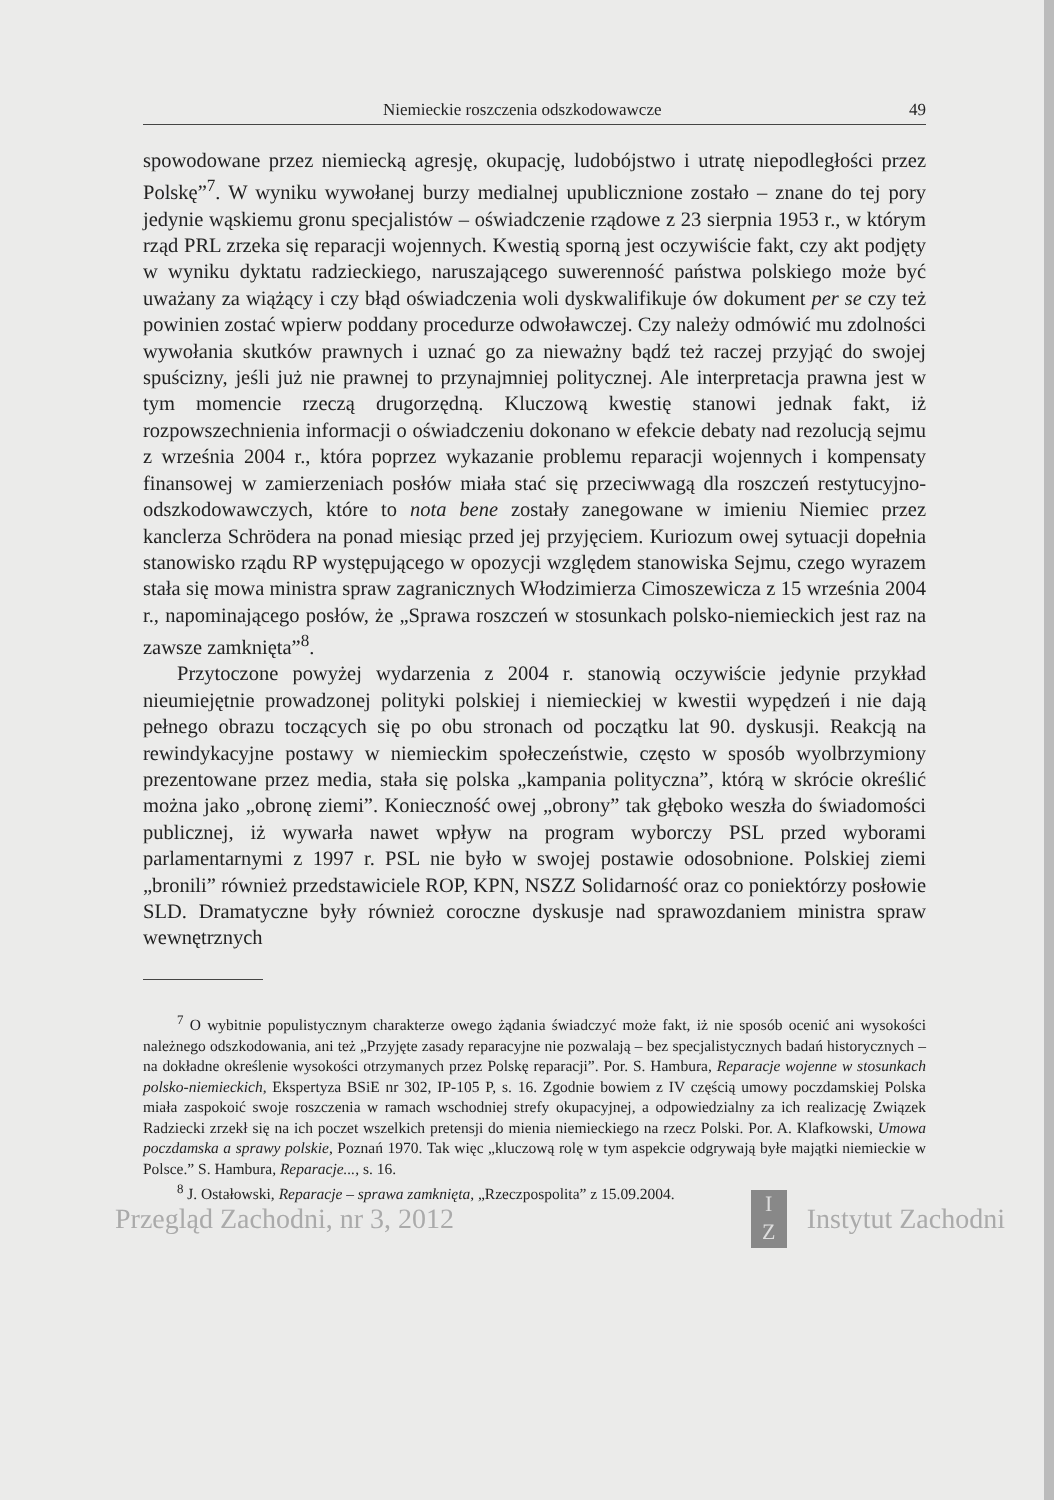Niemieckie roszczenia odszkodowawcze 49
spowodowane przez niemiecką agresję, okupację, ludobójstwo i utratę niepodległości przez Polskę”<sup>7</sup>. W wyniku wywołanej burzy medialnej upublicznione zostało – znane do tej pory jedynie wąskiemu gronu specjalistów – oświadczenie rządowe z 23 sierpnia 1953 r., w którym rząd PRL zrzeka się reparacji wojennych. Kwestią sporną jest oczywiście fakt, czy akt podjęty w wyniku dyktatu radzieckiego, naruszającego suwerenność państwa polskiego może być uważany za wiążący i czy błąd oświadczenia woli dyskwalifikuje ów dokument per se czy też powinien zostać wpierw poddany procedurze odwoławczej. Czy należy odmówić mu zdolności wywołania skutków prawnych i uznać go za nieważny bądź też raczej przyjąć do swojej spuścizny, jeśli już nie prawnej to przynajmniej politycznej. Ale interpretacja prawna jest w tym momencie rzeczą drugorzędną. Kluczową kwestię stanowi jednak fakt, iż rozpowszechnienia informacji o oświadczeniu dokonano w efekcie debaty nad rezolucją sejmu z września 2004 r., która poprzez wykazanie problemu reparacji wojennych i kompensaty finansowej w zamierzeniach posłów miała stać się przeciwwagą dla roszczeń restytucyjno-odszkodowawczych, które to nota bene zostały zanegowane w imieniu Niemiec przez kanclerza Schrödera na ponad miesiąc przed jej przyjęciem. Kuriozum owej sytuacji dopełnia stanowisko rządu RP występującego w opozycji względem stanowiska Sejmu, czego wyrazem stała się mowa ministra spraw zagranicznych Włodzimierza Cimoszewicza z 15 września 2004 r., napominającego posłów, że „Sprawa roszczeń w stosunkach polsko-niemieckich jest raz na zawsze zamknięta”<sup>8</sup>.
Przytoczone powyżej wydarzenia z 2004 r. stanowią oczywiście jedynie przykład nieumiejętnie prowadzonej polityki polskiej i niemieckiej w kwestii wypędzeń i nie dają pełnego obrazu toczących się po obu stronach od początku lat 90. dyskusji. Reakcją na rewindykacyjne postawy w niemieckim społeczeństwie, często w sposób wyolbrzymiony prezentowane przez media, stała się polska „kampania polityczna”, którą w skrócie określić można jako „obronę ziemi”. Konieczność owej „obrony” tak głęboko weszła do świadomości publicznej, iż wywarła nawet wpływ na program wyborczy PSL przed wyborami parlamentarnymi z 1997 r. PSL nie było w swojej postawie odosobnione. Polskiej ziemi „bronili” również przedstawiciele ROP, KPN, NSZZ Solidarność oraz co poniektórzy posłowie SLD. Dramatyczne były również coroczne dyskusje nad sprawozdaniem ministra spraw wewnętrznych
<sup>7</sup> O wybitnie populistycznym charakterze owego żądania świadczyć może fakt, iż nie sposób ocenić ani wysokości należnego odszkodowania, ani też „Przyjęte zasady reparacyjne nie pozwalają – bez specjalistycznych badań historycznych – na dokładne określenie wysokości otrzymanych przez Polskę reparacji”. Por. S. Hambura, Reparacje wojenne w stosunkach polsko-niemieckich, Ekspertyza BSiE nr 302, IP-105 P, s. 16. Zgodnie bowiem z IV częścią umowy poczdamskiej Polska miała zaspokoić swoje roszczenia w ramach wschodniej strefy okupacyjnej, a odpowiedzialny za ich realizację Związek Radziecki zrzekł się na ich poczet wszelkich pretensji do mienia niemieckiego na rzecz Polski. Por. A. Klafkowski, Umowa poczdamska a sprawy polskie, Poznań 1970. Tak więc „kluczową rolę w tym aspekcie odgrywają byłe majątki niemieckie w Polsce.” S. Hambura, Reparacje..., s. 16.
<sup>8</sup> J. Ostałowski, Reparacje – sprawa zamknięta, „Rzeczpospolita” z 15.09.2004.
Przegląd Zachodni, nr 3, 2012 I
Z Instytut Zachodni